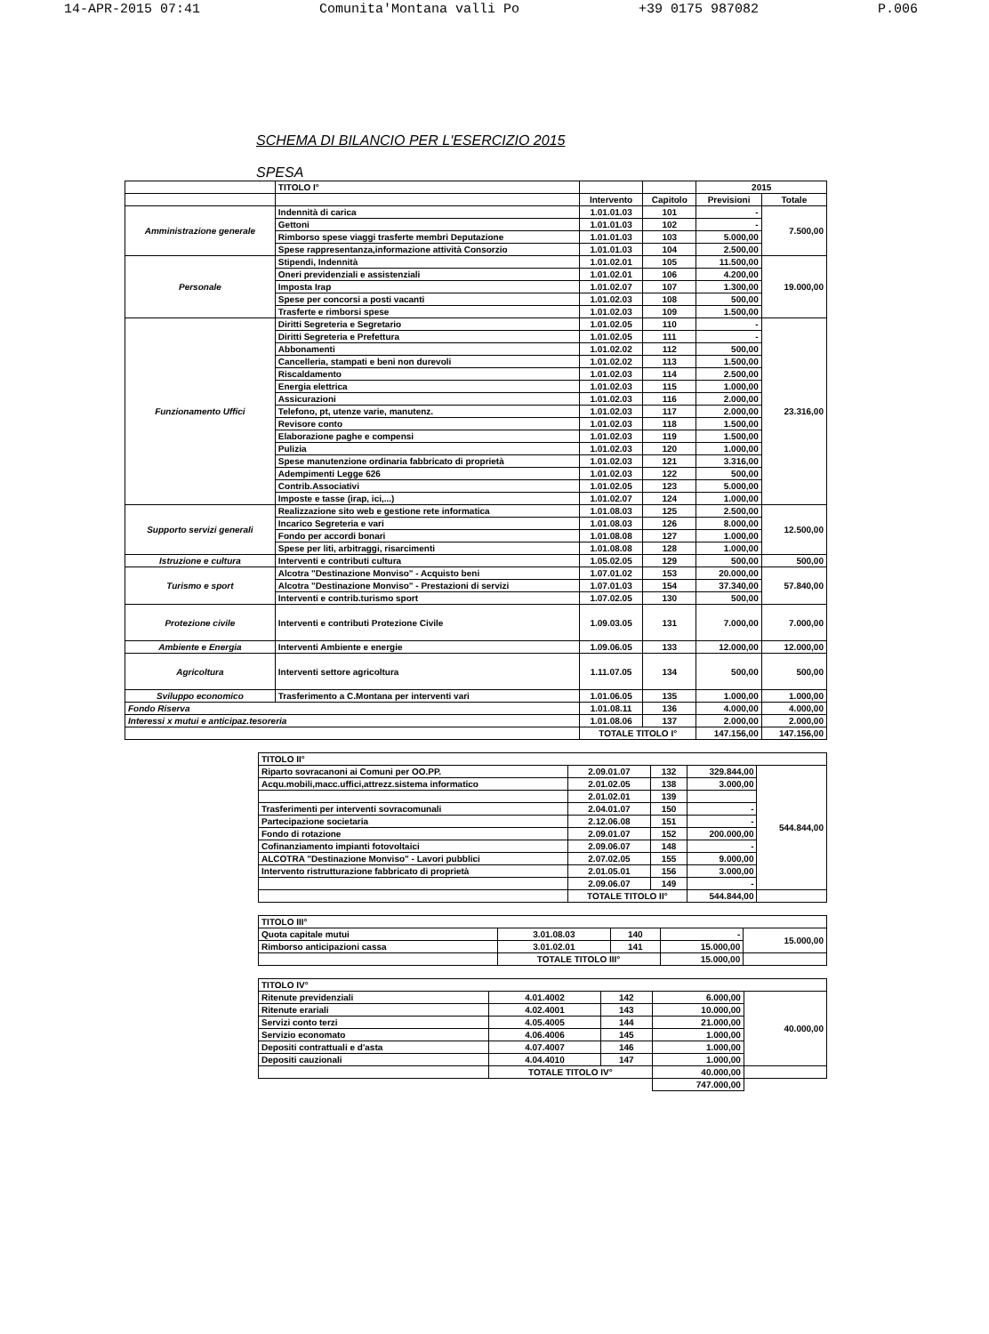14-APR-2015 07:41 Comunita'Montana valli Po +39 0175 987082 P.006
SCHEMA DI BILANCIO PER L'ESERCIZIO 2015
SPESA
| | TITOLO I° | | | 2015 | |
| --- | --- | --- | --- | --- | --- |
| | | Intervento | Capitolo | Previsioni | Totale |
| Amministrazione generale | Indennità di carica | 1.01.01.03 | 101 | - | 7.500,00 |
| | Gettoni | 1.01.01.03 | 102 | - | |
| | Rimborso spese viaggi trasferte membri Deputazione | 1.01.01.03 | 103 | 5.000,00 | |
| | Spese rappresentanza,informazione attività Consorzio | 1.01.01.03 | 104 | 2.500,00 | |
| Personale | Stipendi, Indennità | 1.01.02.01 | 105 | 11.500,00 | 19.000,00 |
| | Oneri previdenziali e assistenziali | 1.01.02.01 | 106 | 4.200,00 | |
| | Imposta Irap | 1.01.02.07 | 107 | 1.300,00 | |
| | Spese per concorsi a posti vacanti | 1.01.02.03 | 108 | 500,00 | |
| | Trasferte e rimborsi spese | 1.01.02.03 | 109 | 1.500,00 | |
| Funzionamento Uffici | Diritti Segreteria e Segretario | 1.01.02.05 | 110 | - | 23.316,00 |
| | Diritti Segreteria e Prefettura | 1.01.02.05 | 111 | - | |
| | Abbonamenti | 1.01.02.02 | 112 | 500,00 | |
| | Cancelleria, stampati e beni non durevoli | 1.01.02.02 | 113 | 1.500,00 | |
| | Riscaldamento | 1.01.02.03 | 114 | 2.500,00 | |
| | Energia elettrica | 1.01.02.03 | 115 | 1.000,00 | |
| | Assicurazioni | 1.01.02.03 | 116 | 2.000,00 | |
| | Telefono, pt, utenze varie, manutenz. | 1.01.02.03 | 117 | 2.000,00 | |
| | Revisore conto | 1.01.02.03 | 118 | 1.500,00 | |
| | Elaborazione paghe e compensi | 1.01.02.03 | 119 | 1.500,00 | |
| | Pulizia | 1.01.02.03 | 120 | 1.000,00 | |
| | Spese manutenzione ordinaria fabbricato di proprietà | 1.01.02.03 | 121 | 3.316,00 | |
| | Adempimenti Legge 626 | 1.01.02.03 | 122 | 500,00 | |
| | Contrib.Associativi | 1.01.02.05 | 123 | 5.000,00 | |
| | Imposte e tasse (irap, ici,...) | 1.01.02.07 | 124 | 1.000,00 | |
| Supporto servizi generali | Realizzazione sito web e gestione rete informatica | 1.01.08.03 | 125 | 2.500,00 | 12.500,00 |
| | Incarico Segreteria e vari | 1.01.08.03 | 126 | 8.000,00 | |
| | Fondo per accordi bonari | 1.01.08.08 | 127 | 1.000,00 | |
| | Spese per liti, arbitraggi, risarcimenti | 1.01.08.08 | 128 | 1.000,00 | |
| Istruzione e cultura | Interventi e contributi cultura | 1.05.02.05 | 129 | 500,00 | 500,00 |
| Turismo e sport | Alcotra "Destinazione Monviso" - Acquisto beni | 1.07.01.02 | 153 | 20.000,00 | 57.840,00 |
| | Alcotra "Destinazione Monviso" - Prestazioni di servizi | 1.07.01.03 | 154 | 37.340,00 | |
| | Interventi e contrib.turismo sport | 1.07.02.05 | 130 | 500,00 | |
| Protezione civile | Interventi e contributi Protezione Civile | 1.09.03.05 | 131 | 7.000,00 | 7.000,00 |
| Ambiente e Energia | Interventi Ambiente e energie | 1.09.06.05 | 133 | 12.000,00 | 12.000,00 |
| Agricoltura | Interventi settore agricoltura | 1.11.07.05 | 134 | 500,00 | 500,00 |
| Sviluppo economico | Trasferimento a C.Montana per interventi vari | 1.01.06.05 | 135 | 1.000,00 | 1.000,00 |
| Fondo Riserva | | 1.01.08.11 | 136 | 4.000,00 | 4.000,00 |
| Interessi x mutui e anticipaz.tesoreria | | 1.01.08.06 | 137 | 2.000,00 | 2.000,00 |
| | | TOTALE TITOLO I° | | 147.156,00 | 147.156,00 |
| TITOLO II° | | | | |
| --- | --- | --- | --- | --- |
| Riparto sovracanoni ai Comuni per OO.PP. | 2.09.01.07 | 132 | 329.844,00 | 544.844,00 |
| Acqu.mobili,macc.uffici,attrezz.sistema informatico | 2.01.02.05 | 138 | 3.000,00 | |
| | 2.01.02.01 | 139 | | |
| Trasferimenti per interventi sovracomunali | 2.04.01.07 | 150 | - | |
| Partecipazione societaria | 2.12.06.08 | 151 | - | |
| Fondo di rotazione | 2.09.01.07 | 152 | 200.000,00 | |
| Cofinanziamento impianti fotovoltaici | 2.09.06.07 | 148 | - | |
| ALCOTRA "Destinazione Monviso" - Lavori pubblici | 2.07.02.05 | 155 | 9.000,00 | |
| Intervento ristrutturazione fabbricato di proprietà | 2.01.05.01 | 156 | 3.000,00 | |
| | 2.09.06.07 | 149 | - | |
| | TOTALE TITOLO II° | | 544.844,00 | |
| TITOLO III° | | | | |
| --- | --- | --- | --- | --- |
| Quota capitale mutui | 3.01.08.03 | 140 | - | 15.000,00 |
| Rimborso anticipazioni cassa | 3.01.02.01 | 141 | 15.000,00 | |
| | TOTALE TITOLO III° | | 15.000,00 | |
| TITOLO IV° | | | | |
| --- | --- | --- | --- | --- |
| Ritenute previdenziali | 4.01.4002 | 142 | 6.000,00 | 40.000,00 |
| Ritenute erariali | 4.02.4001 | 143 | 10.000,00 | |
| Servizi conto terzi | 4.05.4005 | 144 | 21.000,00 | |
| Servizio economato | 4.06.4006 | 145 | 1.000,00 | |
| Depositi contrattuali e d'asta | 4.07.4007 | 146 | 1.000,00 | |
| Depositi cauzionali | 4.04.4010 | 147 | 1.000,00 | |
| | TOTALE TITOLO IV° | | 40.000,00 | |
| | | | 747.000,00 | |